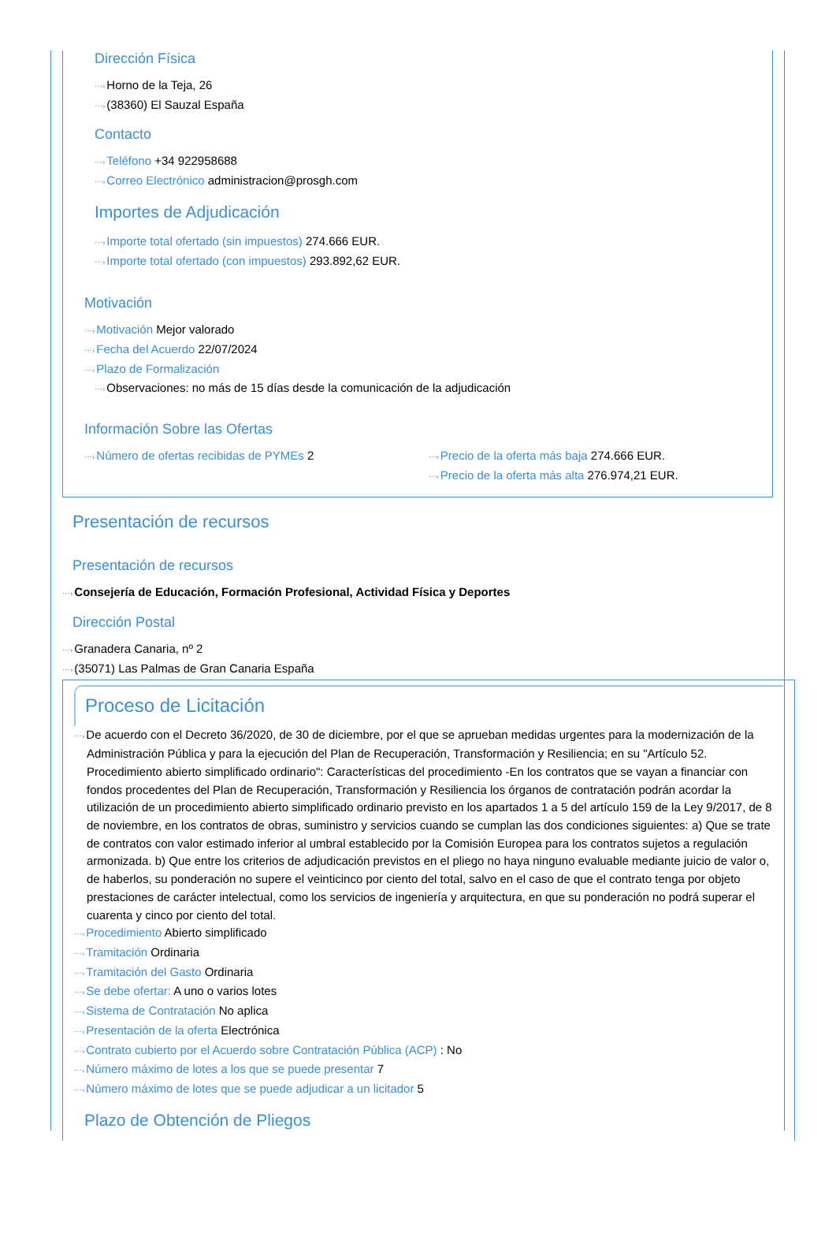Dirección Física
⋯›Horno de la Teja, 26
⋯›(38360) El Sauzal España
Contacto
⋯›Teléfono +34 922958688
⋯›Correo Electrónico administracion@prosgh.com
Importes de Adjudicación
⋯›Importe total ofertado (sin impuestos) 274.666 EUR.
⋯›Importe total ofertado (con impuestos) 293.892,62 EUR.
Motivación
⋯›Motivación Mejor valorado
⋯›Fecha del Acuerdo 22/07/2024
⋯›Plazo de Formalización
⋯›Observaciones: no más de 15 días desde la comunicación de la adjudicación
Información Sobre las Ofertas
⋯›Número de ofertas recibidas de PYMEs 2
⋯›Precio de la oferta más baja 274.666 EUR.
⋯›Precio de la oferta más alta 276.974,21 EUR.
Presentación de recursos
Presentación de recursos
⋯›Consejería de Educación, Formación Profesional, Actividad Física y Deportes
Dirección Postal
⋯›Granadera Canaria, nº 2
⋯›(35071) Las Palmas de Gran Canaria España
Proceso de Licitación
⋯›De acuerdo con el Decreto 36/2020, de 30 de diciembre, por el que se aprueban medidas urgentes para la modernización de la Administración Pública y para la ejecución del Plan de Recuperación, Transformación y Resiliencia; en su "Artículo 52. Procedimiento abierto simplificado ordinario": Características del procedimiento -En los contratos que se vayan a financiar con fondos procedentes del Plan de Recuperación, Transformación y Resiliencia los órganos de contratación podrán acordar la utilización de un procedimiento abierto simplificado ordinario previsto en los apartados 1 a 5 del artículo 159 de la Ley 9/2017, de 8 de noviembre, en los contratos de obras, suministro y servicios cuando se cumplan las dos condiciones siguientes: a) Que se trate de contratos con valor estimado inferior al umbral establecido por la Comisión Europea para los contratos sujetos a regulación armonizada. b) Que entre los criterios de adjudicación previstos en el pliego no haya ninguno evaluable mediante juicio de valor o, de haberlos, su ponderación no supere el veinticinco por ciento del total, salvo en el caso de que el contrato tenga por objeto prestaciones de carácter intelectual, como los servicios de ingeniería y arquitectura, en que su ponderación no podrá superar el cuarenta y cinco por ciento del total.
⋯›Procedimiento Abierto simplificado
⋯›Tramitación Ordinaria
⋯›Tramitación del Gasto Ordinaria
⋯›Se debe ofertar: A uno o varios lotes
⋯›Sistema de Contratación No aplica
⋯›Presentación de la oferta Electrónica
⋯›Contrato cubierto por el Acuerdo sobre Contratación Pública (ACP) : No
⋯›Número máximo de lotes a los que se puede presentar 7
⋯›Número máximo de lotes que se puede adjudicar a un licitador 5
Plazo de Obtención de Pliegos